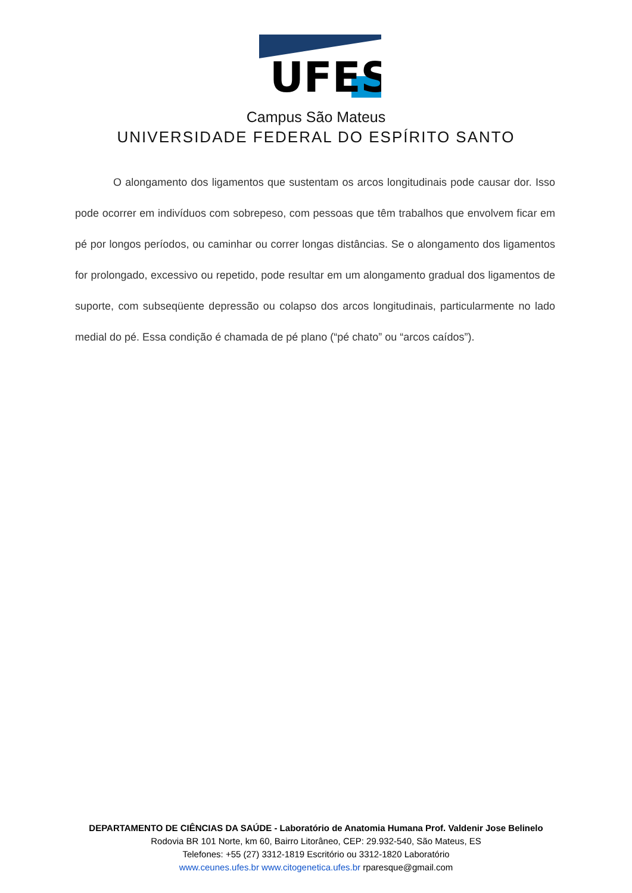UFES
Campus São Mateus
UNIVERSIDADE FEDERAL DO ESPÍRITO SANTO
O alongamento dos ligamentos que sustentam os arcos longitudinais pode causar dor. Isso pode ocorrer em indivíduos com sobrepeso, com pessoas que têm trabalhos que envolvem ficar em pé por longos períodos, ou caminhar ou correr longas distâncias. Se o alongamento dos ligamentos for prolongado, excessivo ou repetido, pode resultar em um alongamento gradual dos ligamentos de suporte, com subseqüente depressão ou colapso dos arcos longitudinais, particularmente no lado medial do pé. Essa condição é chamada de pé plano (“pé chato” ou “arcos caídos”).
DEPARTAMENTO DE CIÊNCIAS DA SAÚDE - Laboratório de Anatomia Humana Prof. Valdenir Jose Belinelo
Rodovia BR 101 Norte, km 60, Bairro Litorâneo, CEP: 29.932-540, São Mateus, ES
Telefones: +55 (27) 3312-1819 Escritório ou 3312-1820 Laboratório
www.ceunes.ufes.br www.citogenetica.ufes.br rparesque@gmail.com